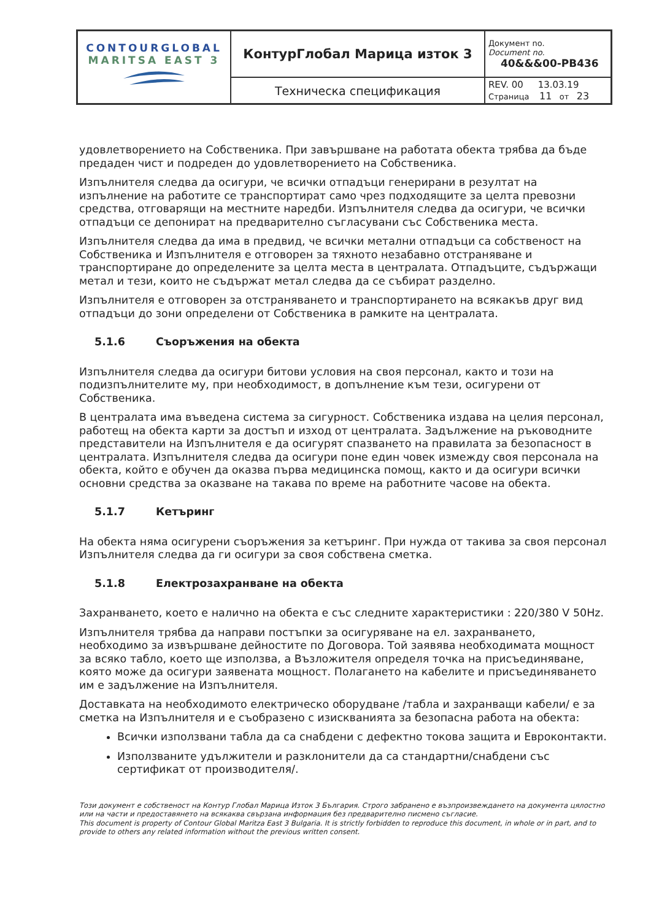| CONTOURGLOBAL MARITSA EAST 3 | КонтурГлобал Марица изток 3 | Документ no. Document no. 40&&&00-PB436 |
| | Техническа спецификация | REV. 00 13.03.19 Страница 11 от 23 |
удовлетворението на Собственика. При завършване на работата обекта трябва да бъде предаден чист и подреден до удовлетворението на Собственика.
Изпълнителя следва да осигури, че всички отпадъци генерирани в резултат на изпълнение на работите се транспортират само чрез подходящите за целта превозни средства, отговарящи на местните наредби. Изпълнителя следва да осигури, че всички отпадъци се депонират на предварително съгласувани със Собственика места.
Изпълнителя следва да има в предвид, че всички метални отпадъци са собственост на Собственика и Изпълнителя е отговорен за тяхното незабавно отстраняване и транспортиране до определените за целта места в централата. Отпадъците, съдържащи метал и тези, които не съдържат метал следва да се събират разделно.
Изпълнителя е отговорен за отстраняването и транспортирането на всякакъв друг вид отпадъци до зони определени от Собственика в рамките на централата.
5.1.6 Съоръжения на обекта
Изпълнителя следва да осигури битови условия на своя персонал, както и този на подизпълнителите му, при необходимост, в допълнение към тези, осигурени от Собственика.
В централата има въведена система за сигурност. Собственика издава на целия персонал, работещ на обекта карти за достъп и изход от централата. Задължение на ръководните представители на Изпълнителя е да осигурят спазването на правилата за безопасност в централата. Изпълнителя следва да осигури поне един човек измежду своя персонала на обекта, който е обучен да оказва първа медицинска помощ, както и да осигури всички основни средства за оказване на такава по време на работните часове на обекта.
5.1.7 Кетъринг
На обекта няма осигурени съоръжения за кетъринг. При нужда от такива за своя персонал Изпълнителя следва да ги осигури за своя собствена сметка.
5.1.8 Електрозахранване на обекта
Захранването, което е налично на обекта е със следните характеристики : 220/380 V 50Hz.
Изпълнителя трябва да направи постъпки за осигуряване на ел. захранването, необходимо за извършване дейностите по Договора. Той заявява необходимата мощност за всяко табло, което ще използва, а Възложителя определя точка на присъединяване, която може да осигури заявената мощност. Полагането на кабелите и присъединяването им е задължение на Изпълнителя.
Доставката на необходимото електрическо оборудване /табла и захранващи кабели/ е за сметка на Изпълнителя и е съобразено с изискванията за безопасна работа на обекта:
Всички използвани табла да са снабдени с дефектно токова защита и Евроконтакти.
Използваните удължители и разклонители да са стандартни/снабдени със сертификат от производителя/.
Този документ е собственост на Контур Глобал Марица Изток 3 България. Строго забранено е възпроизвеждането на документа цялостно или на части и предоставянето на всякаква свързана информация без предварително писмено съгласие.
This document is property of Contour Global Maritza East 3 Bulgaria. It is strictly forbidden to reproduce this document, in whole or in part, and to provide to others any related information without the previous written consent.